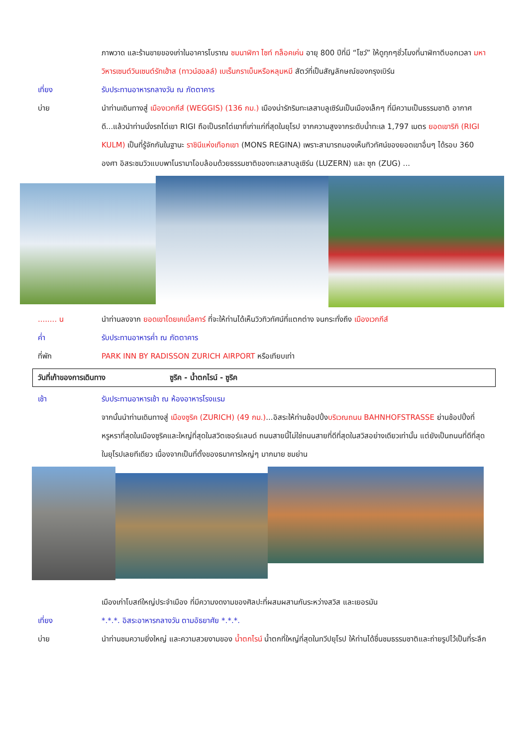ภาพวาด และร้านขายของเก่าในอาคารโบราณ ชมนาฬิกา ไซท์ กล็อคเค่น อายุ 800 ปีที่มี “โชว์” ให้ดูทุกๆชั่วโมงที่นาฬิกาตีบอกเวลา มหาวิหารเซนต์วินเซนต์รัทเฮ้าส (ทาวน์ฮอลล์) เบเร็นกราเบ็นหรือหลุมหมี สัตว์ที่เป็นสัญลักษณ์ของกรุงเบิร์น
เที่ยง รับประทานอาหารกลางวัน ณ ภัตตาคาร
บ่าย นำท่านเดินทางสู่ เมืองเวกกีส์ (WEGGIS) (136 กม.) เมืองน่ารักริมทะเลสาบลูเซิร์นเป็นเมืองเล็กๆ ที่มีความเป็นธรรมชาติ อากาศดี...แล้วนำท่านนั่งรถไต่เขา RIGI ถือเป็นรถไต่เขาที่เก่าแก่ที่สุดในยุโรป จากความสูงจากระดับน้ำทะเล 1,797 เมตร ยอดเขาริกิ (RIGI KULM) เป็นที่รู้จักกันในฐานะ ราชินีแห่งเทือกเขา (MONS REGINA) เพราะสามารถมองเห็นทิวทัศน์ของยอดเขาอื่นๆ ได้รอบ 360 องศา อิสระชมวิวแบบพาโนรามาโอบล้อมด้วยธรรมชาติของทะเลสาบลูเซิร์น (LUZERN) และ ซุก (ZUG) ...
........ น นำท่านลงจาก ยอดเขาโดยเคเบิ้ลคาร์ ที่จะให้ท่านได้เห็นวิวทิวทัศน์ที่แตกต่าง จนกระทั่งถึง เมืองเวกกีส์
ค่ำ รับประทานอาหารค่ำ ณ ภัตตาคาร
ที่พัก PARK INN BY RADISSON ZURICH AIRPORT หรือเทียบเท่า
วันที่เก้าของการเดินทาง ซูริค - น้ำตกไรน์ - ซูริค
เช้า รับประทานอาหารเช้า ณ ห้องอาหารโรงแรม
จากนั้นนำท่านเดินทางสู่ เมืองซูริค (ZURICH) (49 กม.)...อิสระให้ท่านช้อปปิ้งบริเวณถนน BAHNHOFSTRASSE ย่านช้อปปิ้งที่หรูหราที่สุดในเมืองซูริคและใหญ่ที่สุดในสวิตเซอร์แลนด์ ถนนสายนี้ไม่ใช่ถนนสายที่ดีที่สุดในสวิสอย่างเดียวเท่านั้น แต่ยังเป็นถนนที่ดีที่สุดในยุโรปเลยทีเดียว เนื่องจากเป็นที่ตั้งของธนาคารใหญ่ๆ มากมาย ชมย่าน
เมืองเก่าโบสถ์ใหญ่ประจำเมือง ที่มีความงดงามของศิลปะที่ผสมผสานกันระหว่างสวิส และเยอรมัน
เที่ยง *.*.*. อิสระอาหารกลางวัน ตามอัธยาศัย *.*.*.
บ่าย นำท่านชมความยิ่งใหญ่ และความสวยงามของ น้ำตกไรน์ น้ำตกที่ใหญ่ที่สุดในทวีปยุโรป ให้ท่านได้ชื่นชมธรรมชาติและถ่ายรูปไว้เป็นที่ระลึก